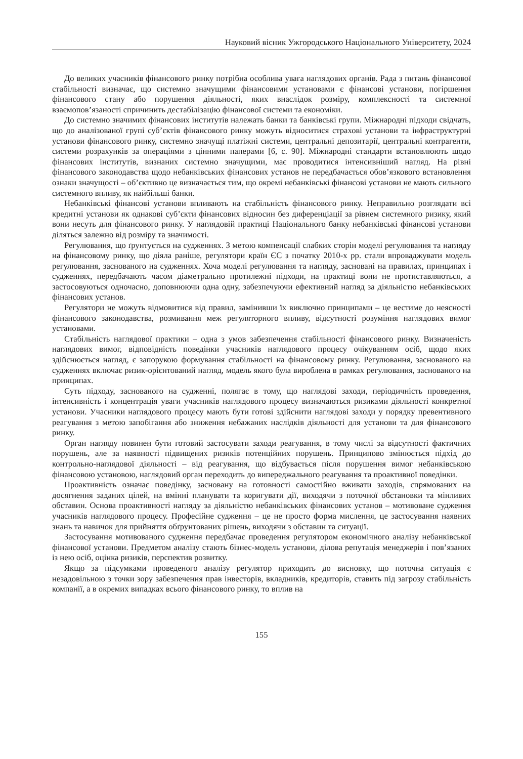Науковий вісник Ужгородського Національного Університету, 2024
До великих учасників фінансового ринку потрібна особлива увага наглядових органів. Рада з питань фінансової стабільності визначає, що системно значущими фінансовими установами є фінансові установи, погіршення фінансового стану або порушення діяльності, яких внаслідок розміру, комплексності та системної взаємопов’язаності спричинить дестабілізацію фінансової системи та економіки.
До системно значимих фінансових інститутів належать банки та банківські групи. Міжнародні підходи свідчать, що до аналізованої групі суб’єктів фінансового ринку можуть відноситися страхові установи та інфраструктурні установи фінансового ринку, системно значущі платіжні системи, центральні депозитарії, центральні контрагенти, системи розрахунків за операціями з цінними паперами [6, с. 90]. Міжнародні стандарти встановлюють щодо фінансових інститутів, визнаних системно значущими, має проводитися інтенсивніший нагляд. На рівні фінансового законодавства щодо небанківських фінансових установ не передбачається обов’язкового встановлення ознаки значущості – об’єктивно це визначається тим, що окремі небанківські фінансові установи не мають сильного системного впливу, як найбільші банки.
Небанківські фінансові установи впливають на стабільність фінансового ринку. Неправильно розглядати всі кредитні установи як однакові суб’єкти фінансових відносин без диференціації за рівнем системного ризику, який вони несуть для фінансового ринку. У наглядовій практиці Національного банку небанківські фінансові установи діляться залежно від розміру та значимості.
Регулювання, що ґрунтується на судженнях. З метою компенсації слабких сторін моделі регулювання та нагляду на фінансовому ринку, що діяла раніше, регулятори країн ЄС з початку 2010-х рр. стали впроваджувати модель регулювання, заснованого на судженнях. Хоча моделі регулювання та нагляду, засновані на правилах, принципах і судженнях, передбачають часом діаметрально протилежні підходи, на практиці вони не протиставляються, а застосовуються одночасно, доповнюючи одна одну, забезпечуючи ефективний нагляд за діяльністю небанківських фінансових установ.
Регулятори не можуть відмовитися від правил, замінивши їх виключно принципами – це вестиме до неясності фінансового законодавства, розмивання меж регуляторного впливу, відсутності розуміння наглядових вимог установами.
Стабільність наглядової практики – одна з умов забезпечення стабільності фінансового ринку. Визначеність наглядових вимог, відповідність поведінки учасників наглядового процесу очікуванням осіб, щодо яких здійснюється нагляд, є запорукою формування стабільності на фінансовому ринку. Регулювання, заснованого на судженнях включає ризик-орієнтований нагляд, модель якого була вироблена в рамках регулювання, заснованого на принципах.
Суть підходу, заснованого на судженні, полягає в тому, що наглядові заходи, періодичність проведення, інтенсивність і концентрація уваги учасників наглядового процесу визначаються ризиками діяльності конкретної установи. Учасники наглядового процесу мають бути готові здійснити наглядові заходи у порядку превентивного реагування з метою запобігання або зниження небажаних наслідків діяльності для установи та для фінансового ринку.
Орган нагляду повинен бути готовий застосувати заходи реагування, в тому числі за відсутності фактичних порушень, але за наявності підвищених ризиків потенційних порушень. Принципово змінюється підхід до контрольно-наглядової діяльності – від реагування, що відбувається після порушення вимог небанківською фінансовою установою, наглядовий орган переходить до випереджального реагування та проактивної поведінки.
Проактивність означає поведінку, засновану на готовності самостійно вживати заходів, спрямованих на досягнення заданих цілей, на вмінні планувати та коригувати дії, виходячи з поточної обстановки та мінливих обставин. Основа проактивності нагляду за діяльністю небанківських фінансових установ – мотивоване судження учасників наглядового процесу. Професійне судження – це не просто форма мислення, це застосування наявних знань та навичок для прийняття обґрунтованих рішень, виходячи з обставин та ситуації.
Застосування мотивованого судження передбачає проведення регулятором економічного аналізу небанківської фінансової установи. Предметом аналізу стають бізнес-модель установи, ділова репутація менеджерів і пов’язаних із нею осіб, оцінка ризиків, перспектив розвитку.
Якщо за підсумками проведеного аналізу регулятор приходить до висновку, що поточна ситуація є незадовільною з точки зору забезпечення прав інвесторів, вкладників, кредиторів, ставить під загрозу стабільність компанії, а в окремих випадках всього фінансового ринку, то вплив на
155